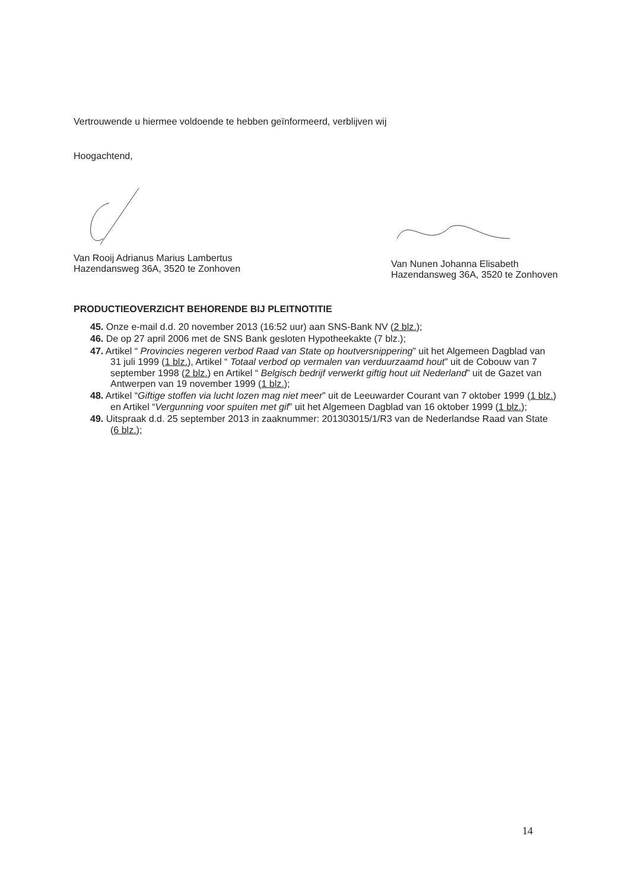Vertrouwende u hiermee voldoende te hebben geïnformeerd, verblijven wij
Hoogachtend,
Van Rooij Adrianus Marius Lambertus
Hazendansweg 36A, 3520 te Zonhoven
Van Nunen Johanna Elisabeth
Hazendansweg 36A, 3520 te Zonhoven
PRODUCTIEOVERZICHT BEHORENDE BIJ PLEITNOTITIE
45. Onze e-mail d.d. 20 november 2013 (16:52 uur) aan SNS-Bank NV (2 blz.);
46. De op 27 april 2006 met de SNS Bank gesloten Hypotheekakte (7 blz.);
47. Artikel “ Provincies negeren verbod Raad van State op houtversnippering” uit het Algemeen Dagblad van 31 juli 1999 (1 blz.), Artikel “ Totaal verbod op vermalen van verduurzaamd hout” uit de Cobouw van 7 september 1998 (2 blz.) en Artikel “ Belgisch bedrijf verwerkt giftig hout uit Nederland” uit de Gazet van Antwerpen van 19 november 1999 (1 blz.);
48. Artikel “Giftige stoffen via lucht lozen mag niet meer” uit de Leeuwarder Courant van 7 oktober 1999 (1 blz.) en Artikel “Vergunning voor spuiten met gif” uit het Algemeen Dagblad van 16 oktober 1999 (1 blz.);
49. Uitspraak d.d. 25 september 2013 in zaaknummer: 201303015/1/R3 van de Nederlandse Raad van State (6 blz.);
14